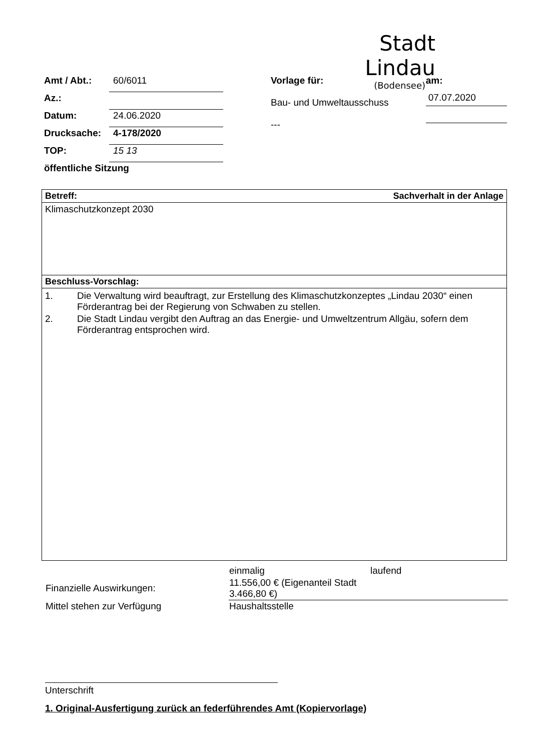Stadt Lindau
(Bodensee)
Amt / Abt.:
60/6011
Az.:
Datum:
24.06.2020
Drucksache:
4-178/2020
TOP:
15 13
öffentliche Sitzung
Vorlage für:
Bau- und Umweltausschuss
---
am:
07.07.2020
Betreff: Sachverhalt in der Anlage
Klimaschutzkonzept 2030
Beschluss-Vorschlag:
1. Die Verwaltung wird beauftragt, zur Erstellung des Klimaschutzkonzeptes „Lindau 2030“ einen Förderantrag bei der Regierung von Schwaben zu stellen.
2. Die Stadt Lindau vergibt den Auftrag an das Energie- und Umweltzentrum Allgäu, sofern dem Förderantrag entsprochen wird.
| | einmalig | laufend |
| Finanzielle Auswirkungen: | 11.556,00 € (Eigenanteil Stadt 3.466,80 €) | |
| Mittel stehen zur Verfügung | Haushaltsstelle | |
Unterschrift
1. Original-Ausfertigung zurück an federführendes Amt (Kopiervorlage)